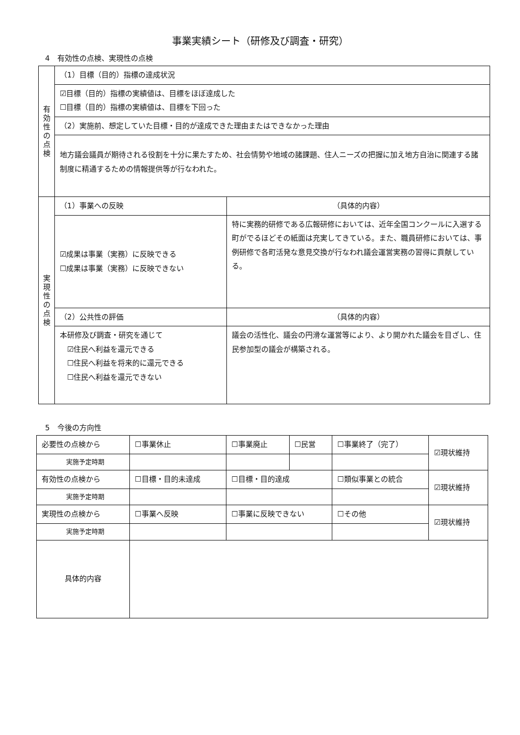事業実績シート（研修及び調査・研究）
4　有効性の点検、実現性の点検
| 有 効 性 の 点 検 | （1）目標（目的）指標の達成状況 | |
| | ☑目標（目的）指標の実績値は、目標をほぼ達成した ☐目標（目的）指標の実績値は、目標を下回った | |
| | （2）実施前、想定していた目標・目的が達成できた理由またはできなかった理由 | |
| | 地方議会議員が期待される役割を十分に果たすため、社会情勢や地域の諸課題、住人ニーズの把握に加え地方自治に関連する諸制度に精通するための情報提供等が行なわれた。 | |
| 実 現 性 の 点 検 | （1）事業への反映 | （具体的内容） |
| | ☑成果は事業（実務）に反映できる ☐成果は事業（実務）に反映できない | 特に実務的研修である広報研修においては、近年全国コンクールに入選する町がでるほどその紙面は充実してきている。また、職員研修においては、事例研修で各町活発な意見交換が行なわれ議会運営実務の習得に貢献している。 |
| | （2）公共性の評価 | （具体的内容） |
| | 本研修及び調査・研究を通じて ☑住民へ利益を還元できる ☐住民へ利益を将来的に還元できる ☐住民へ利益を還元できない | 議会の活性化、議会の円滑な運営等により、より開かれた議会を目ざし、住民参加型の議会が構築される。 |
5　今後の方向性
| 必要性の点検から | ☐事業休止 | ☐事業廃止 | ☐民営 | ☐事業終了（完了） | ☑現状維持 |
| 実施予定時期 | | | | | |
| 有効性の点検から | ☐目標・目的未達成 | ☐目標・目的達成 | | ☐類似事業との統合 | ☑現状維持 |
| 実施予定時期 | | | | | |
| 実現性の点検から | ☐事業へ反映 | ☐事業に反映できない | | ☐その他 | ☑現状維持 |
| 実施予定時期 | | | | | |
| 具体的内容 | | | | | |